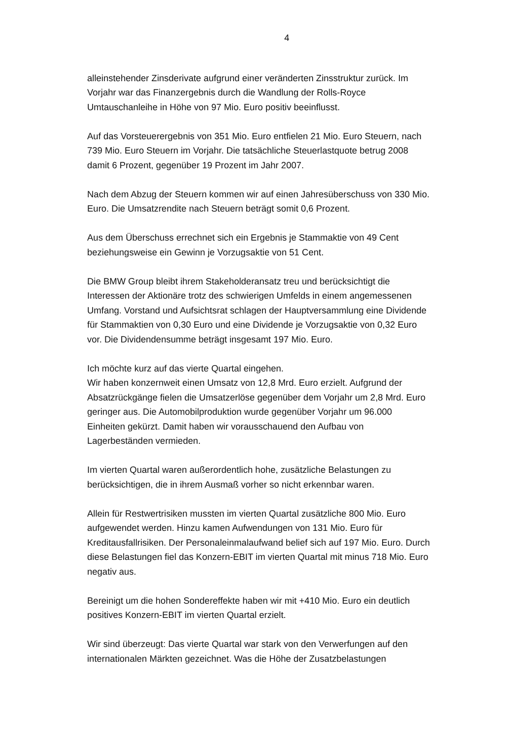4
alleinstehender Zinsderivate aufgrund einer veränderten Zinsstruktur zurück. Im Vorjahr war das Finanzergebnis durch die Wandlung der Rolls-Royce Umtauschanleihe in Höhe von 97 Mio. Euro positiv beeinflusst.
Auf das Vorsteuerergebnis von 351 Mio. Euro entfielen 21 Mio. Euro Steuern, nach 739 Mio. Euro Steuern im Vorjahr. Die tatsächliche Steuerlastquote betrug 2008 damit 6 Prozent, gegenüber 19 Prozent im Jahr 2007.
Nach dem Abzug der Steuern kommen wir auf einen Jahresüberschuss von 330 Mio. Euro. Die Umsatzrendite nach Steuern beträgt somit 0,6 Prozent.
Aus dem Überschuss errechnet sich ein Ergebnis je Stammaktie von 49 Cent beziehungsweise ein Gewinn je Vorzugsaktie von 51 Cent.
Die BMW Group bleibt ihrem Stakeholderansatz treu und berücksichtigt die Interessen der Aktionäre trotz des schwierigen Umfelds in einem angemessenen Umfang. Vorstand und Aufsichtsrat schlagen der Hauptversammlung eine Dividende für Stammaktien von 0,30 Euro und eine Dividende je Vorzugsaktie von 0,32 Euro vor. Die Dividendensumme beträgt insgesamt 197 Mio. Euro.
Ich möchte kurz auf das vierte Quartal eingehen.
Wir haben konzernweit einen Umsatz von 12,8 Mrd. Euro erzielt. Aufgrund der Absatzrückgänge fielen die Umsatzerlöse gegenüber dem Vorjahr um 2,8 Mrd. Euro geringer aus. Die Automobilproduktion wurde gegenüber Vorjahr um 96.000 Einheiten gekürzt. Damit haben wir vorausschauend den Aufbau von Lagerbeständen vermieden.
Im vierten Quartal waren außerordentlich hohe, zusätzliche Belastungen zu berücksichtigen, die in ihrem Ausmaß vorher so nicht erkennbar waren.
Allein für Restwertrisiken mussten im vierten Quartal zusätzliche 800 Mio. Euro aufgewendet werden. Hinzu kamen Aufwendungen von 131 Mio. Euro für Kreditausfallrisiken. Der Personaleinmalaufwand belief sich auf 197 Mio. Euro. Durch diese Belastungen fiel das Konzern-EBIT im vierten Quartal mit minus 718 Mio. Euro negativ aus.
Bereinigt um die hohen Sondereffekte haben wir mit +410 Mio. Euro ein deutlich positives Konzern-EBIT im vierten Quartal erzielt.
Wir sind überzeugt: Das vierte Quartal war stark von den Verwerfungen auf den internationalen Märkten gezeichnet. Was die Höhe der Zusatzbelastungen